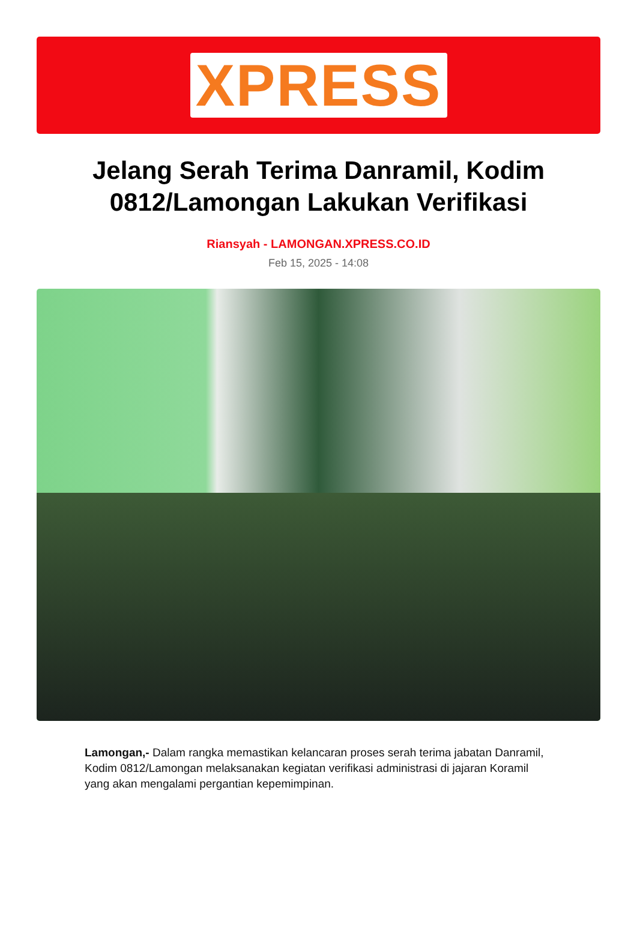XPRESS
Jelang Serah Terima Danramil, Kodim 0812/Lamongan Lakukan Verifikasi
Riansyah - LAMONGAN.XPRESS.CO.ID
Feb 15, 2025 - 14:08
Lamongan,- Dalam rangka memastikan kelancaran proses serah terima jabatan Danramil, Kodim 0812/Lamongan melaksanakan kegiatan verifikasi administrasi di jajaran Koramil yang akan mengalami pergantian kepemimpinan.